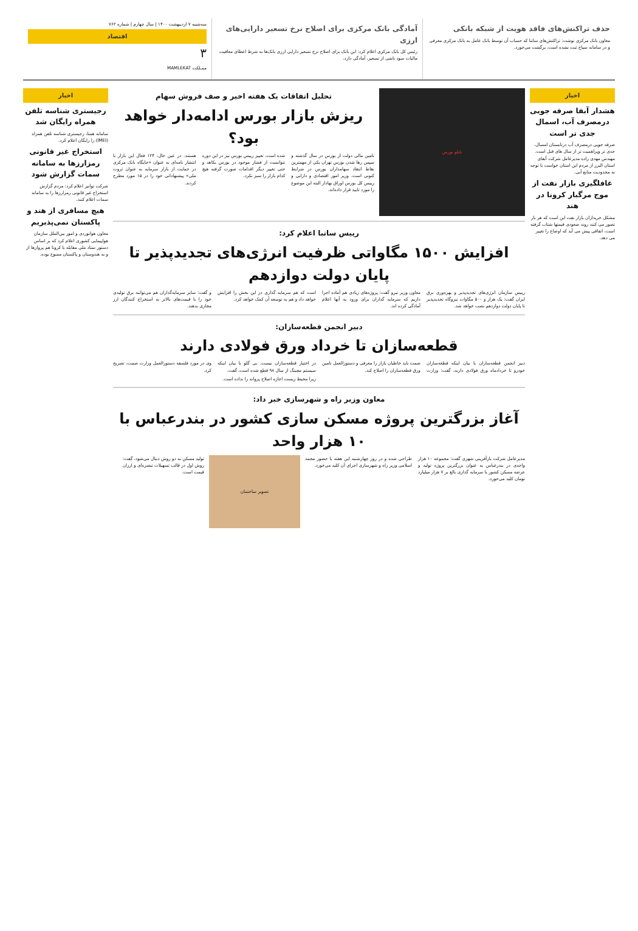حذف تراکنش‌های فاقد هویت از شبکه بانکی
معاون بانک مرکزی نوشت: تراکنش‌های ساتنا که حساب آن توسط بانک عامل به بانک مرکزی معرفی و در سامانه سیاح ثبت نشده است، برگشت می‌خورد.
آمادگی بانک مرکزی برای اصلاح نرخ تسعیر دارایی‌های ارزی
رئیس کل بانک مرکزی اعلام کرد: این بانک برای اصلاح نرخ تسعیر دارایی ارزی بانک‌ها به شرط اعطای معافیت مالیات سود ناشی از تسعیر، آمادگی دارد.
سه‌شنبه ۷ اردیبهشت ۱۴۰۰ | سال چهارم | شماره ۷۶۲
اقتصاد
۳
ممـلکت MAMLEKAT
اخبار
هشدار آبفا صرفه جویی درمصرف آب، اسمال جدی تر است
صرفه جویی درمصرف آب درتابستان امسال، جدی تر وپراهمیت تر از سال های قبل است. مهندس مهدی زاده مدیرعامل شرکت آبفای استان البرز از مردم این استان خواست با توجه به محدودیت منابع آبی.
غافلگیری بازار نفت از موج مرگبار کرونا در هند
مشکل خریداران بازار نفت این است که هر بار تصور می کنند روند صعودی قیمتها شتاب گرفته است، اتفاقی پیش می آید که اوضاع را تغییر می دهد.
تابلو بورس
تحلیل اتفاقات یک هفته اخیر و صف فروش سهام
ریزش بازار بورس ادامه‌دار خواهد بود؟
تامین مالی دولت از بورس در سال گذشته و سپس رها شدن بورس تهران یکی از مهمترین نقاط انتقاد سهامداران بورس در شرایط کنونی است. وزیر امور اقتصادی و دارایی و رییس کل بورس اوراق بهادار البته این موضوع را مورد تایید قرار داده‌اند.
شده است. تغییر رییس بورس نیز در این دوره نتوانست از فشار موجود در بورس بکاهد و حتی تغییر دیگر اقدامات صورت گرفته هیچ کدام بازار را سبز نکرد.
هستند. در عین حال، ۱۲۴ فعال این بازار با انتشار نامه‌ای به عنوان «جایگاه بانک مرکزی در حمایت از بازار سرمایه به عنوان ثروت ملی» پیشنهاداتی خود را در ۱۵ مورد مطرح کردند.
رییس ساتبا اعلام کرد:
افزایش ۱۵۰۰ مگاواتی ظرفیت انرژی‌های تجدیدپذیر تا پایان دولت دوازدهم
رییس سازمان انرژی‌های تجدیدپذیر و بهره‌وری برق ایران گفت: یک هزار و ۵۰۰ مگاوات نیروگاه تجدیدپذیر تا پایان دولت دوازدهم نصب خواهد شد.
معاون وزیر نیرو گفت: پروژه‌های زیادی هم آماده اجرا داریم که سرمایه گذاران برای ورود به آنها اعلام آمادگی کرده اند.
است که هم سرمایه گذاری در این بخش را افزایش خواهد داد و هم به توسعه آن کمک خواهد کرد.
و گفت: سایر سرمایه‌گذاران هم می‌توانند برق تولیدی خود را با قیمت‌های بالاتر به استخراج کنندگان ارز مجازی بدهند.
دبیر انجمن قطعه‌سازان:
قطعه‌سازان تا خرداد ورق فولادی دارند
دبیر انجمن قطعه‌سازان با بیان اینکه قطعه‌سازان خودرو تا خردادماه ورق فولادی دارند، گفت: وزارت صمت باید خاطیان بازار را معرفی و دستورالعمل تامین ورق قطعه‌سازان را اصلاح کند.
در اختیار قطعه‌سازان نیست. بی گلو با بیان اینکه سیستم مچینگ از سال ۹۸ قطع شده است، گفت.
زیرا محیط زیست اجازه اصلاح پروانه را نداده است.
وی در مورد فلسفه دستورالعمل وزارت صمت، تصریح کرد.
معاون وزیر راه و شهرسازی خبر داد:
آغاز بزرگترین پروژه مسکن سازی کشور در بندرعباس با ۱۰ هزار واحد
مدیرعامل شرکت بازآفرینی شهری گفت: مجموعه ۱۰ هزار واحدی در بندرعباس به عنوان بزرگترین پروژه تولید و عرضه مسکن کشور با سرمایه گذاری بالغ بر ۷ هزار میلیارد تومان کلید می‌خورد.
طراحی شده و در روز چهارشنبه این هفته با حضور محمد اسلامی وزیر راه و شهرسازی اجرای آن کلید می‌خورد.
تصویر ساختمان
تولید مسکن به دو روش دنبال می‌شود، گفت: روش اول در قالب تسهیلات تبصره‌ای و ارزان قیمت است.
اخبار
رجیستری شناسه تلفن همراه رایگان شد
سامانه همتا، رجیستری شناسه تلفن همراه (IMEI) را رایگان اعلام کرد.
استخراج غیر قانونی رمزارزها به سامانه سمات گزارش شود
شرکت توانیر اعلام کرد: مردم گزارش استخراج غیر قانونی رمزارزها را به سامانه سمات اعلام کنند.
هیچ مسافری از هند و پاکستان نمی‌پذیریم
معاون هوانوردی و امور بین‌الملل سازمان هواپیمایی کشوری اعلام کرد که بر اساس دستور ستاد ملی مقابله با کرونا هم پروازها از و به هندوستان و پاکستان ممنوع بوده.